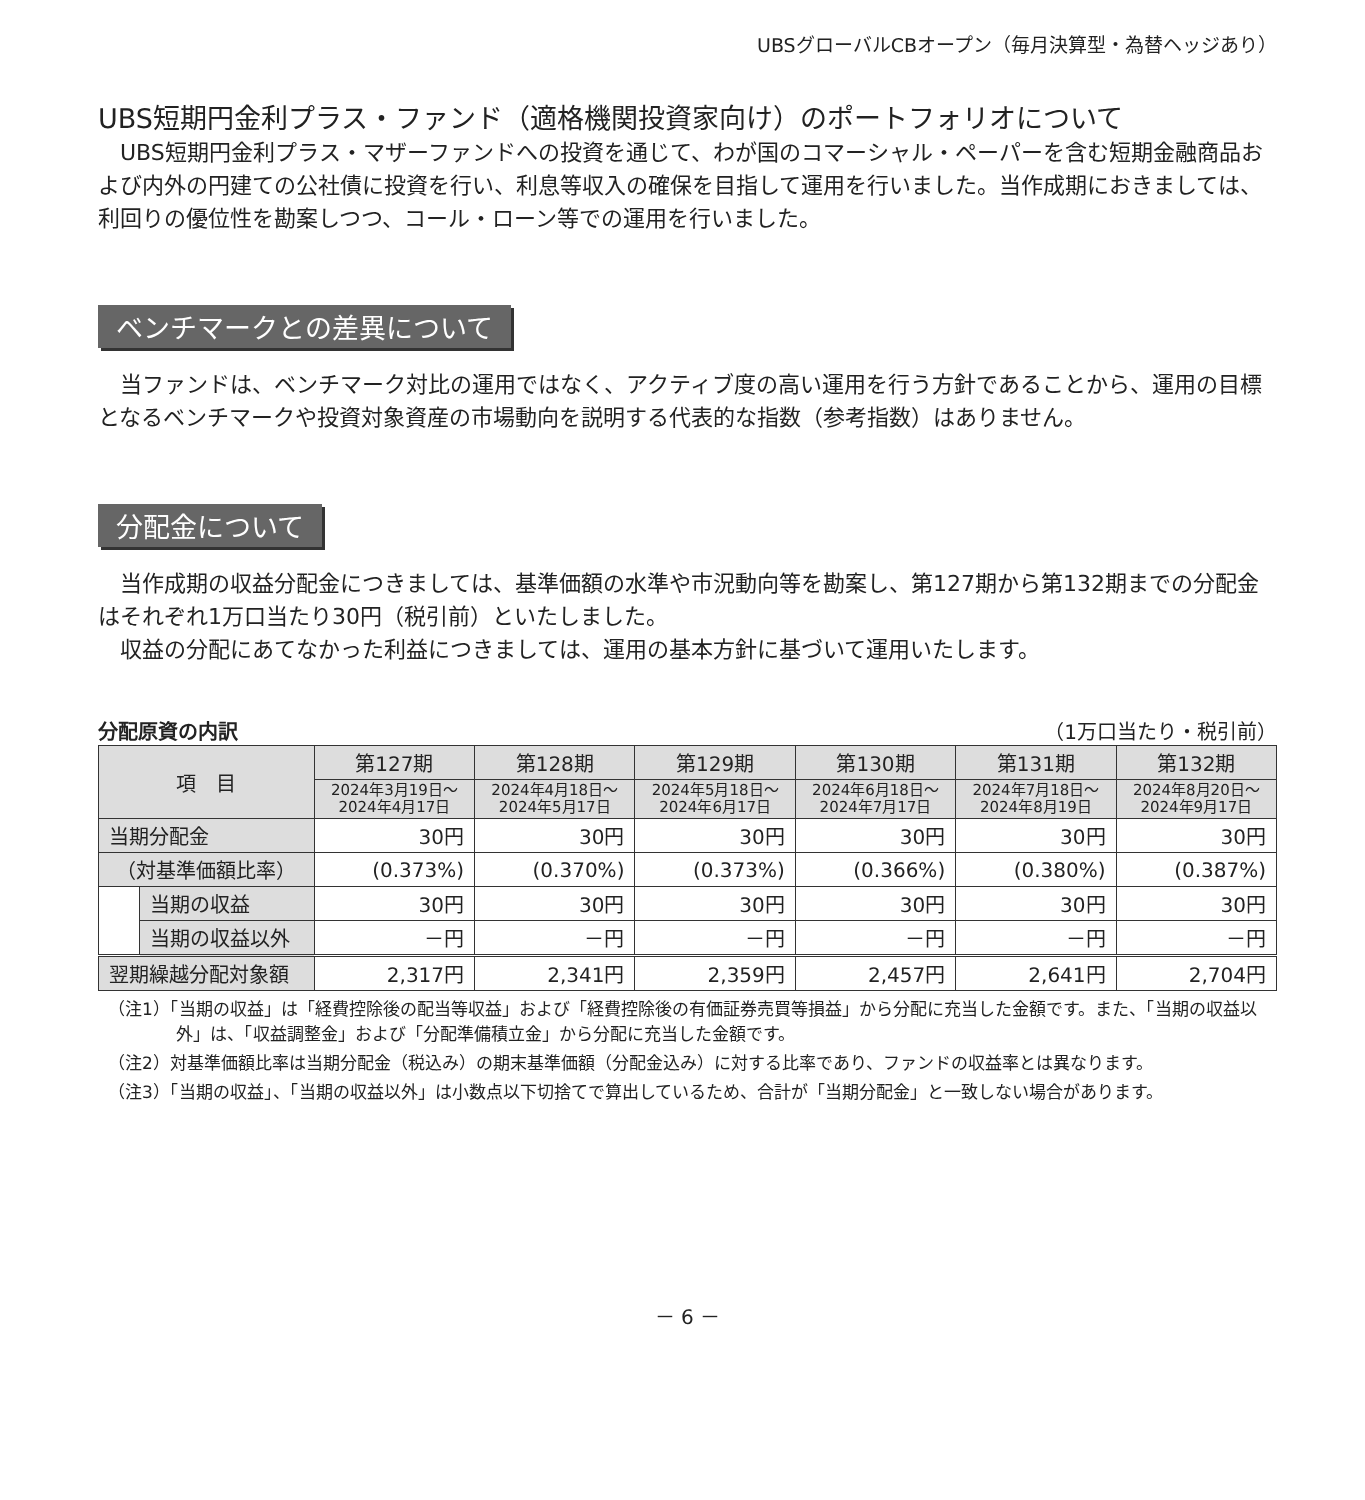UBSグローバルCBオープン（毎月決算型・為替ヘッジあり）
UBS短期円金利プラス・ファンド（適格機関投資家向け）のポートフォリオについて
　UBS短期円金利プラス・マザーファンドへの投資を通じて、わが国のコマーシャル・ペーパーを含む短期金融商品および内外の円建ての公社債に投資を行い、利息等収入の確保を目指して運用を行いました。当作成期におきましては、利回りの優位性を勘案しつつ、コール・ローン等での運用を行いました。
ベンチマークとの差異について
　当ファンドは、ベンチマーク対比の運用ではなく、アクティブ度の高い運用を行う方針であることから、運用の目標となるベンチマークや投資対象資産の市場動向を説明する代表的な指数（参考指数）はありません。
分配金について
　当作成期の収益分配金につきましては、基準価額の水準や市況動向等を勘案し、第127期から第132期までの分配金はそれぞれ1万口当たり30円（税引前）といたしました。
　収益の分配にあてなかった利益につきましては、運用の基本方針に基づいて運用いたします。
分配原資の内訳 （1万口当たり・税引前）
| 項 目 | | 第127期 | 第128期 | 第129期 | 第130期 | 第131期 | 第132期 |
| --- | --- | --- | --- | --- | --- | --- | --- |
| | | 2024年3月19日～ 2024年4月17日 | 2024年4月18日～ 2024年5月17日 | 2024年5月18日～ 2024年6月17日 | 2024年6月18日～ 2024年7月17日 | 2024年7月18日～ 2024年8月19日 | 2024年8月20日～ 2024年9月17日 |
| 当期分配金 | | 30円 | 30円 | 30円 | 30円 | 30円 | 30円 |
| （対基準価額比率） | | (0.373%) | (0.370%) | (0.373%) | (0.366%) | (0.380%) | (0.387%) |
| | 当期の収益 | 30円 | 30円 | 30円 | 30円 | 30円 | 30円 |
| | 当期の収益以外 | －円 | －円 | －円 | －円 | －円 | －円 |
| 翌期繰越分配対象額 | | 2,317円 | 2,341円 | 2,359円 | 2,457円 | 2,641円 | 2,704円 |
（注1）「当期の収益」は「経費控除後の配当等収益」および「経費控除後の有価証券売買等損益」から分配に充当した金額です。また、「当期の収益以外」は、「収益調整金」および「分配準備積立金」から分配に充当した金額です。
（注2）対基準価額比率は当期分配金（税込み）の期末基準価額（分配金込み）に対する比率であり、ファンドの収益率とは異なります。
（注3）「当期の収益」、「当期の収益以外」は小数点以下切捨てで算出しているため、合計が「当期分配金」と一致しない場合があります。
－ 6 －